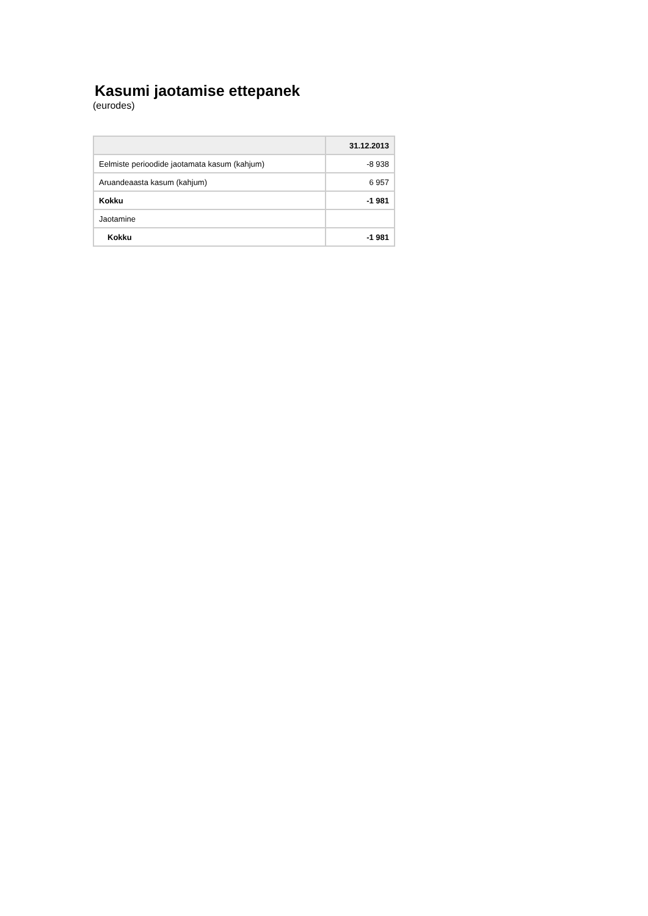Kasumi jaotamise ettepanek
(eurodes)
| | 31.12.2013 |
| --- | --- |
| Eelmiste perioodide jaotamata kasum (kahjum) | -8 938 |
| Aruandeaasta kasum (kahjum) | 6 957 |
| Kokku | -1 981 |
| Jaotamine | |
| Kokku | -1 981 |